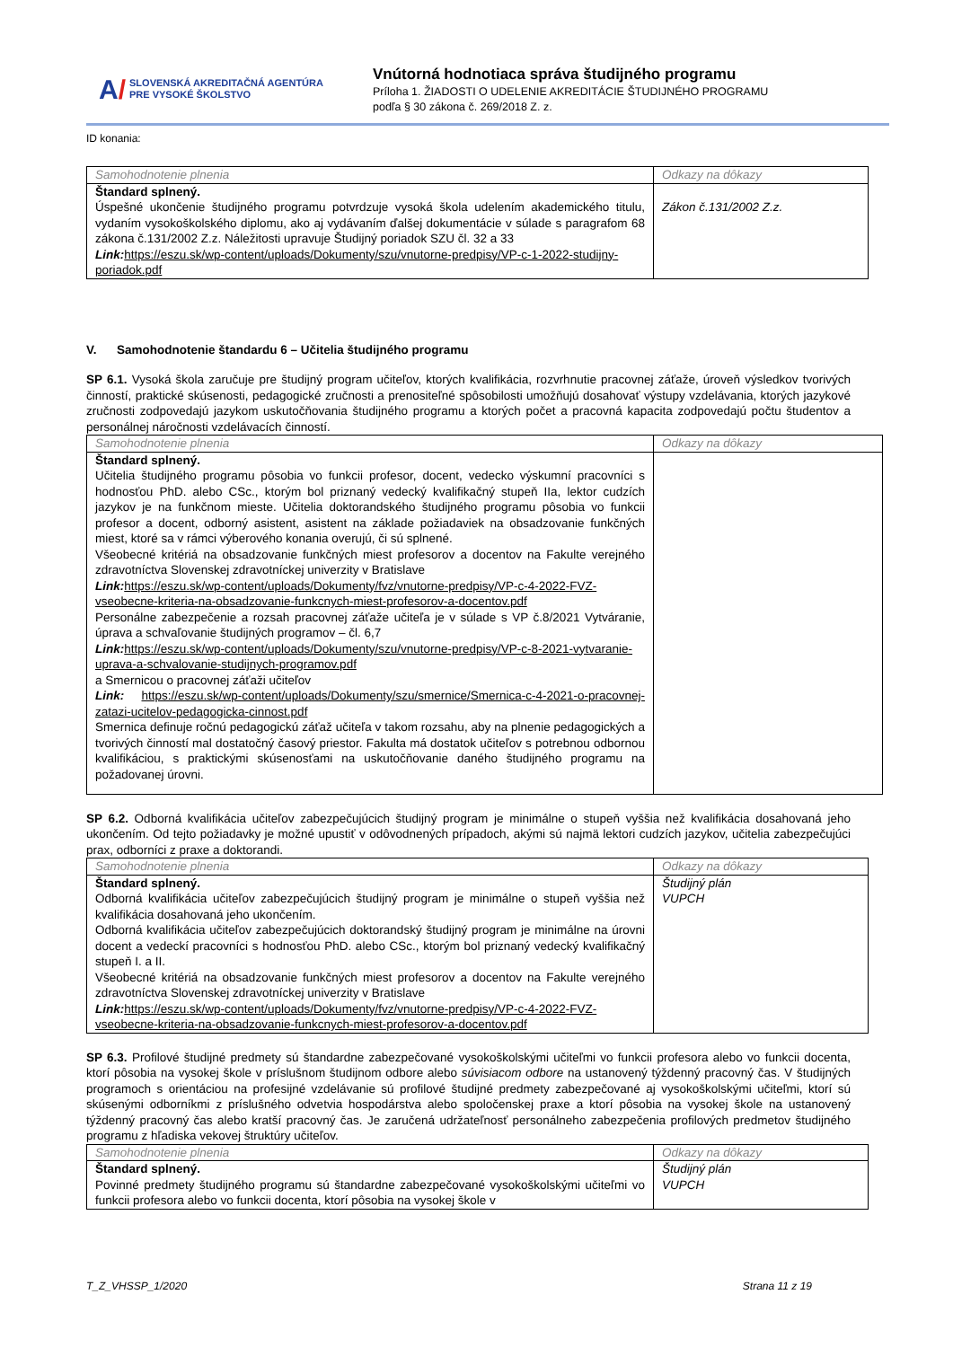A/ SLOVENSKÁ AKREDITAČNÁ AGENTÚRA
PRE VYSOKÉ ŠKOLSTVO
Vnútorná hodnotiaca správa študijného programu
Príloha 1. ŽIADOSTI O UDELENIE AKREDITÁCIE ŠTUDIJNÉHO PROGRAMU
podľa § 30 zákona č. 269/2018 Z. z.
ID konania:
| Samohodnotenie plnenia | Odkazy na dôkazy |
| Štandard splnený. Úspešné ukončenie študijného programu potvrdzuje vysoká škola udelením akademického titulu, vydaním vysokoškolského diplomu, ako aj vydávaním ďalšej dokumentácie v súlade s paragrafom 68 zákona č.131/2002 Z.z. Náležitosti upravuje Študijný poriadok SZU čl. 32 a 33 Link: https://eszu.sk/wp-content/uploads/Dokumenty/szu/vnutorne-predpisy/VP-c-1-2022-studijny-poriadok.pdf | Zákon č.131/2002 Z.z. |
V. Samohodnotenie štandardu 6 – Učitelia študijného programu
SP 6.1. Vysoká škola zaručuje pre študijný program učiteľov, ktorých kvalifikácia, rozvrhnutie pracovnej záťaže, úroveň výsledkov tvorivých činností, praktické skúsenosti, pedagogické zručnosti a prenositeľné spôsobilosti umožňujú dosahovať výstupy vzdelávania, ktorých jazykové zručnosti zodpovedajú jazykom uskutočňovania študijného programu a ktorých počet a pracovná kapacita zodpovedajú počtu študentov a personálnej náročnosti vzdelávacích činností.
| Samohodnotenie plnenia | Odkazy na dôkazy |
| Štandard splnený. Učitelia študijného programu pôsobia vo funkcii profesor, docent, vedecko výskumní pracovníci s hodnosťou PhD. alebo CSc., ktorým bol priznaný vedecký kvalifikačný stupeň IIa, lektor cudzích jazykov je na funkčnom mieste. Učitelia doktorandského študijného programu pôsobia vo funkcii profesor a docent, odborný asistent, asistent na základe požiadaviek na obsadzovanie funkčných miest, ktoré sa v rámci výberového konania overujú, či sú splnené. Všeobecné kritériá na obsadzovanie funkčných miest profesorov a docentov na Fakulte verejného zdravotníctva Slovenskej zdravotníckej univerzity v Bratislave Link: https://eszu.sk/wp-content/uploads/Dokumenty/fvz/vnutorne-predpisy/VP-c-4-2022-FVZ-vseobecne-kriteria-na-obsadzovanie-funkcnych-miest-profesorov-a-docentov.pdf Personálne zabezpečenie a rozsah pracovnej záťaže učiteľa je v súlade s VP č.8/2021 Vytváranie, úprava a schvaľovanie študijných programov – čl. 6,7 Link: https://eszu.sk/wp-content/uploads/Dokumenty/szu/vnutorne-predpisy/VP-c-8-2021-vytvaranie-uprava-a-schvalovanie-studijnych-programov.pdf a Smernicou o pracovnej záťaži učiteľov Link: https://eszu.sk/wp-content/uploads/Dokumenty/szu/smernice/Smernica-c-4-2021-o-pracovnej-zatazi-ucitelov-pedagogicka-cinnost.pdf Smernica definuje ročnú pedagogickú záťaž učiteľa v takom rozsahu, aby na plnenie pedagogických a tvorivých činností mal dostatočný časový priestor. Fakulta má dostatok učiteľov s potrebnou odbornou kvalifikáciou, s praktickými skúsenosťami na uskutočňovanie daného študijného programu na požadovanej úrovni. | |
SP 6.2. Odborná kvalifikácia učiteľov zabezpečujúcich študijný program je minimálne o stupeň vyššia než kvalifikácia dosahovaná jeho ukončením. Od tejto požiadavky je možné upustiť v odôvodnených prípadoch, akými sú najmä lektori cudzích jazykov, učitelia zabezpečujúci prax, odborníci z praxe a doktorandi.
| Samohodnotenie plnenia | Odkazy na dôkazy |
| Štandard splnený. Odborná kvalifikácia učiteľov zabezpečujúcich študijný program je minimálne o stupeň vyššia než kvalifikácia dosahovaná jeho ukončením. Odborná kvalifikácia učiteľov zabezpečujúcich doktorandský študijný program je minimálne na úrovni docent a vedeckí pracovníci s hodnosťou PhD. alebo CSc., ktorým bol priznaný vedecký kvalifikačný stupeň I. a II. Všeobecné kritériá na obsadzovanie funkčných miest profesorov a docentov na Fakulte verejného zdravotníctva Slovenskej zdravotníckej univerzity v Bratislave Link: https://eszu.sk/wp-content/uploads/Dokumenty/fvz/vnutorne-predpisy/VP-c-4-2022-FVZ-vseobecne-kriteria-na-obsadzovanie-funkcnych-miest-profesorov-a-docentov.pdf | Študijný plán VUPCH |
SP 6.3. Profilové študijné predmety sú štandardne zabezpečované vysokoškolskými učiteľmi vo funkcii profesora alebo vo funkcii docenta, ktorí pôsobia na vysokej škole v príslušnom študijnom odbore alebo súvisiacom odbore na ustanovený týždenný pracovný čas. V študijných programoch s orientáciou na profesijné vzdelávanie sú profilové študijné predmety zabezpečované aj vysokoškolskými učiteľmi, ktorí sú skúsenými odborníkmi z príslušného odvetvia hospodárstva alebo spoločenskej praxe a ktorí pôsobia na vysokej škole na ustanovený týždenný pracovný čas alebo kratší pracovný čas. Je zaručená udržateľnosť personálneho zabezpečenia profilových predmetov študijného programu z hľadiska vekovej štruktúry učiteľov.
| Samohodnotenie plnenia | Odkazy na dôkazy |
| Štandard splnený. Povinné predmety študijného programu sú štandardne zabezpečované vysokoškolskými učiteľmi vo funkcii profesora alebo vo funkcii docenta, ktorí pôsobia na vysokej škole v | Študijný plán VUPCH |
T_Z_VHSSP_1/2020 Strana 11 z 19